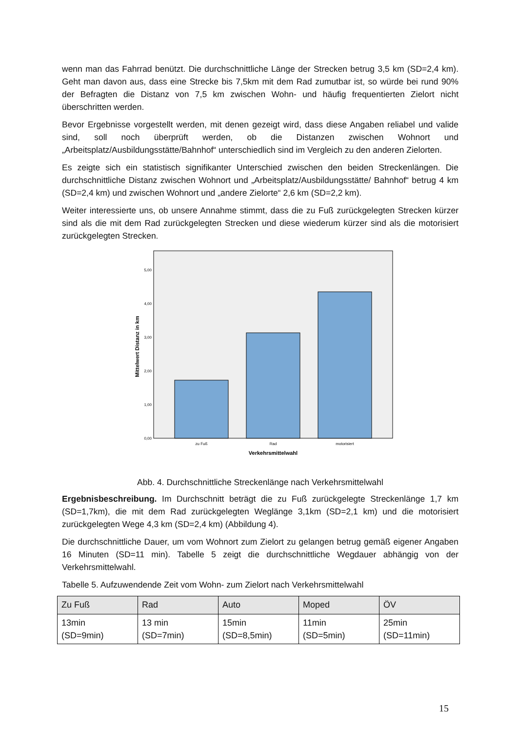wenn man das Fahrrad benützt. Die durchschnittliche Länge der Strecken betrug 3,5 km (SD=2,4 km). Geht man davon aus, dass eine Strecke bis 7,5km mit dem Rad zumutbar ist, so würde bei rund 90% der Befragten die Distanz von 7,5 km zwischen Wohn- und häufig frequentierten Zielort nicht überschritten werden.
Bevor Ergebnisse vorgestellt werden, mit denen gezeigt wird, dass diese Angaben reliabel und valide sind, soll noch überprüft werden, ob die Distanzen zwischen Wohnort und „Arbeitsplatz/Ausbildungsstätte/Bahnhof“ unterschiedlich sind im Vergleich zu den anderen Zielorten.
Es zeigte sich ein statistisch signifikanter Unterschied zwischen den beiden Streckenlängen. Die durchschnittliche Distanz zwischen Wohnort und „Arbeitsplatz/Ausbildungsstätte/ Bahnhof“ betrug 4 km (SD=2,4 km) und zwischen Wohnort und „andere Zielorte“ 2,6 km (SD=2,2 km).
Weiter interessierte uns, ob unsere Annahme stimmt, dass die zu Fuß zurückgelegten Strecken kürzer sind als die mit dem Rad zurückgelegten Strecken und diese wiederum kürzer sind als die motorisiert zurückgelegten Strecken.
0,00
1,00
2,00
3,00
4,00
5,00
zu Fuß
Rad
motorisiert
Verkehrsmittelwahl
Mittelwert Distanz in km
Abb. 4. Durchschnittliche Streckenlänge nach Verkehrsmittelwahl
Ergebnisbeschreibung. Im Durchschnitt beträgt die zu Fuß zurückgelegte Streckenlänge 1,7 km (SD=1,7km), die mit dem Rad zurückgelegten Weglänge 3,1km (SD=2,1 km) und die motorisiert zurückgelegten Wege 4,3 km (SD=2,4 km) (Abbildung 4).
Die durchschnittliche Dauer, um vom Wohnort zum Zielort zu gelangen betrug gemäß eigener Angaben 16 Minuten (SD=11 min). Tabelle 5 zeigt die durchschnittliche Wegdauer abhängig von der Verkehrsmittelwahl.
Tabelle 5. Aufzuwendende Zeit vom Wohn- zum Zielort nach Verkehrsmittelwahl
| Zu Fuß | Rad | Auto | Moped | ÖV |
| --- | --- | --- | --- | --- |
| 13min (SD=9min) | 13 min (SD=7min) | 15min (SD=8,5min) | 11min (SD=5min) | 25min (SD=11min) |
15